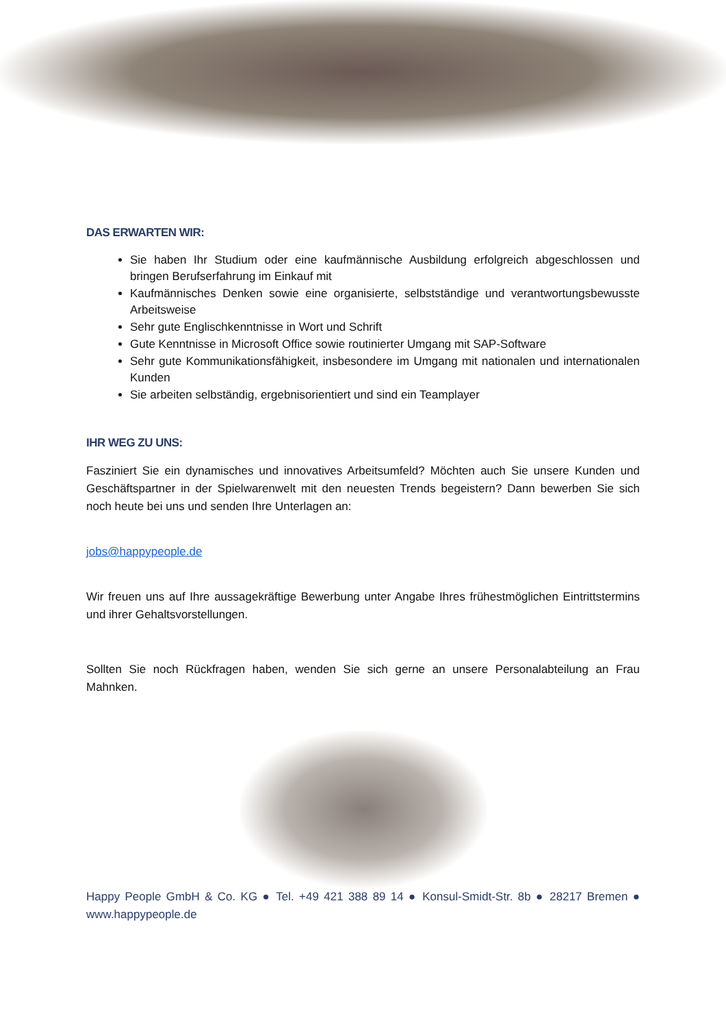DAS ERWARTEN WIR:
Sie haben Ihr Studium oder eine kaufmännische Ausbildung erfolgreich abgeschlossen und bringen Berufserfahrung im Einkauf mit
Kaufmännisches Denken sowie eine organisierte, selbstständige und verantwortungsbewusste Arbeitsweise
Sehr gute Englischkenntnisse in Wort und Schrift
Gute Kenntnisse in Microsoft Office sowie routinierter Umgang mit SAP-Software
Sehr gute Kommunikationsfähigkeit, insbesondere im Umgang mit nationalen und internationalen Kunden
Sie arbeiten selbständig, ergebnisorientiert und sind ein Teamplayer
IHR WEG ZU UNS:
Fasziniert Sie ein dynamisches und innovatives Arbeitsumfeld? Möchten auch Sie unsere Kunden und Geschäftspartner in der Spielwarenwelt mit den neuesten Trends begeistern? Dann bewerben Sie sich noch heute bei uns und senden Ihre Unterlagen an:
jobs@happypeople.de
Wir freuen uns auf Ihre aussagekräftige Bewerbung unter Angabe Ihres frühestmöglichen Eintrittstermins und ihrer Gehaltsvorstellungen.
Sollten Sie noch Rückfragen haben, wenden Sie sich gerne an unsere Personalabteilung an Frau Mahnken.
Happy People GmbH & Co. KG ● Tel. +49 421 388 89 14 ● Konsul-Smidt-Str. 8b ● 28217 Bremen ● www.happypeople.de